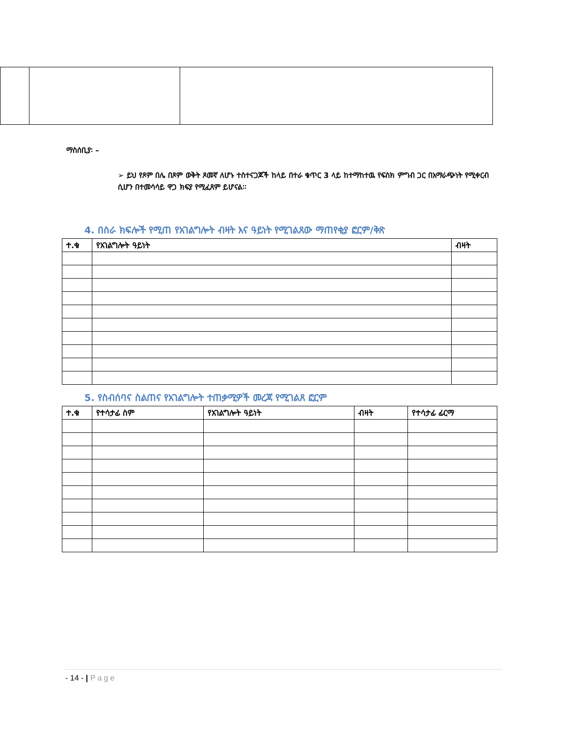ማስሰቢያ፡ –
➢ ይህ የጾም በሌ በጾም ወቅት ጾመኛ ለሆኑ ተስተናጋጆች ከላይ በተራ ቁጥር 3 ላይ ከተማከተዉ የፍስክ ምግብ ጋር በአማራጭነት የሚቀርብ ሲሆን በተመሳሳይ ዋጋ ክፍያ የሚፈጸም ይሆናል፡፡
4. በስራ ክፍሎች የሚጠ የአገልግሎት ብዛት እና ዓይነት የሚገልጸው ማጠየቂያ ፎርም/ቅጽ
| ተ.ቁ | የአገልግሎት ዓይነት | ብዛት |
| --- | --- | --- |
5. የስብሰባና ስልጠና የአገልግሎት ተጠቃሚዎች መረጃ የሚገልጸ ፎርም
| ተ.ቁ | የተሳታፊ ስም | የአገልግሎት ዓይነት | ብዛት | የተሳታፊ ፊርማ |
| --- | --- | --- | --- | --- |
- 14 - | Page